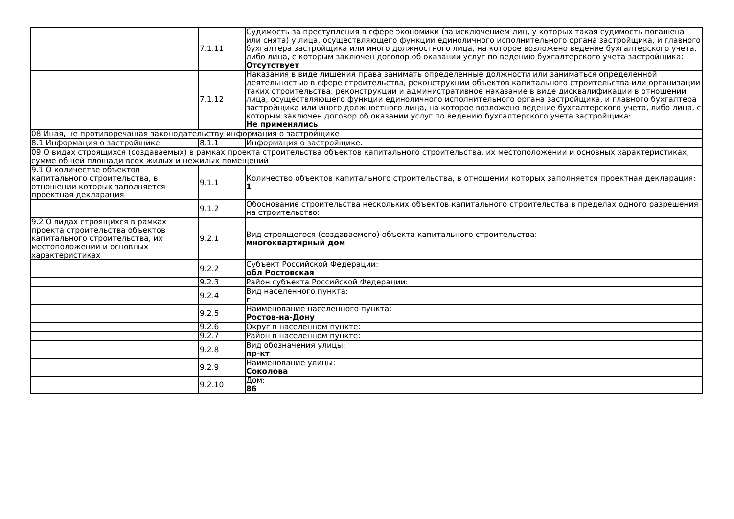| | 7.1.11 | Судимость за преступления в сфере экономики (за исключением лиц, у которых такая судимость погашена или снята) у лица, осуществляющего функции единоличного исполнительного органа застройщика, и главного бухгалтера застройщика или иного должностного лица, на которое возложено ведение бухгалтерского учета, либо лица, с которым заключен договор об оказании услуг по ведению бухгалтерского учета застройщика: Отсутствует |
| | 7.1.12 | Наказания в виде лишения права занимать определенные должности или заниматься определенной деятельностью в сфере строительства, реконструкции объектов капитального строительства или организации таких строительства, реконструкции и административное наказание в виде дисквалификации в отношении лица, осуществляющего функции единоличного исполнительного органа застройщика, и главного бухгалтера застройщика или иного должностного лица, на которое возложено ведение бухгалтерского учета, либо лица, с которым заключен договор об оказании услуг по ведению бухгалтерского учета застройщика: Не применялись |
| 08 Иная, не противоречащая законодательству информация о застройщике | | |
| 8.1 Информация о застройщике | 8.1.1 | Информация о застройщике: |
| 09 О видах строящихся (создаваемых) в рамках проекта строительства объектов капитального строительства, их местоположении и основных характеристиках, сумме общей площади всех жилых и нежилых помещений | | |
| 9.1 О количестве объектов капитального строительства, в отношении которых заполняется проектная декларация | 9.1.1 | Количество объектов капитального строительства, в отношении которых заполняется проектная декларация: 1 |
| | 9.1.2 | Обоснование строительства нескольких объектов капитального строительства в пределах одного разрешения на строительство: |
| 9.2 О видах строящихся в рамках проекта строительства объектов капитального строительства, их местоположении и основных характеристиках | 9.2.1 | Вид строящегося (создаваемого) объекта капитального строительства: многоквартирный дом |
| | 9.2.2 | Субъект Российской Федерации: обл Ростовская |
| | 9.2.3 | Район субъекта Российской Федерации: |
| | 9.2.4 | Вид населенного пункта: г |
| | 9.2.5 | Наименование населенного пункта: Ростов-на-Дону |
| | 9.2.6 | Округ в населенном пункте: |
| | 9.2.7 | Район в населенном пункте: |
| | 9.2.8 | Вид обозначения улицы: пр-кт |
| | 9.2.9 | Наименование улицы: Соколова |
| | 9.2.10 | Дом: 86 |